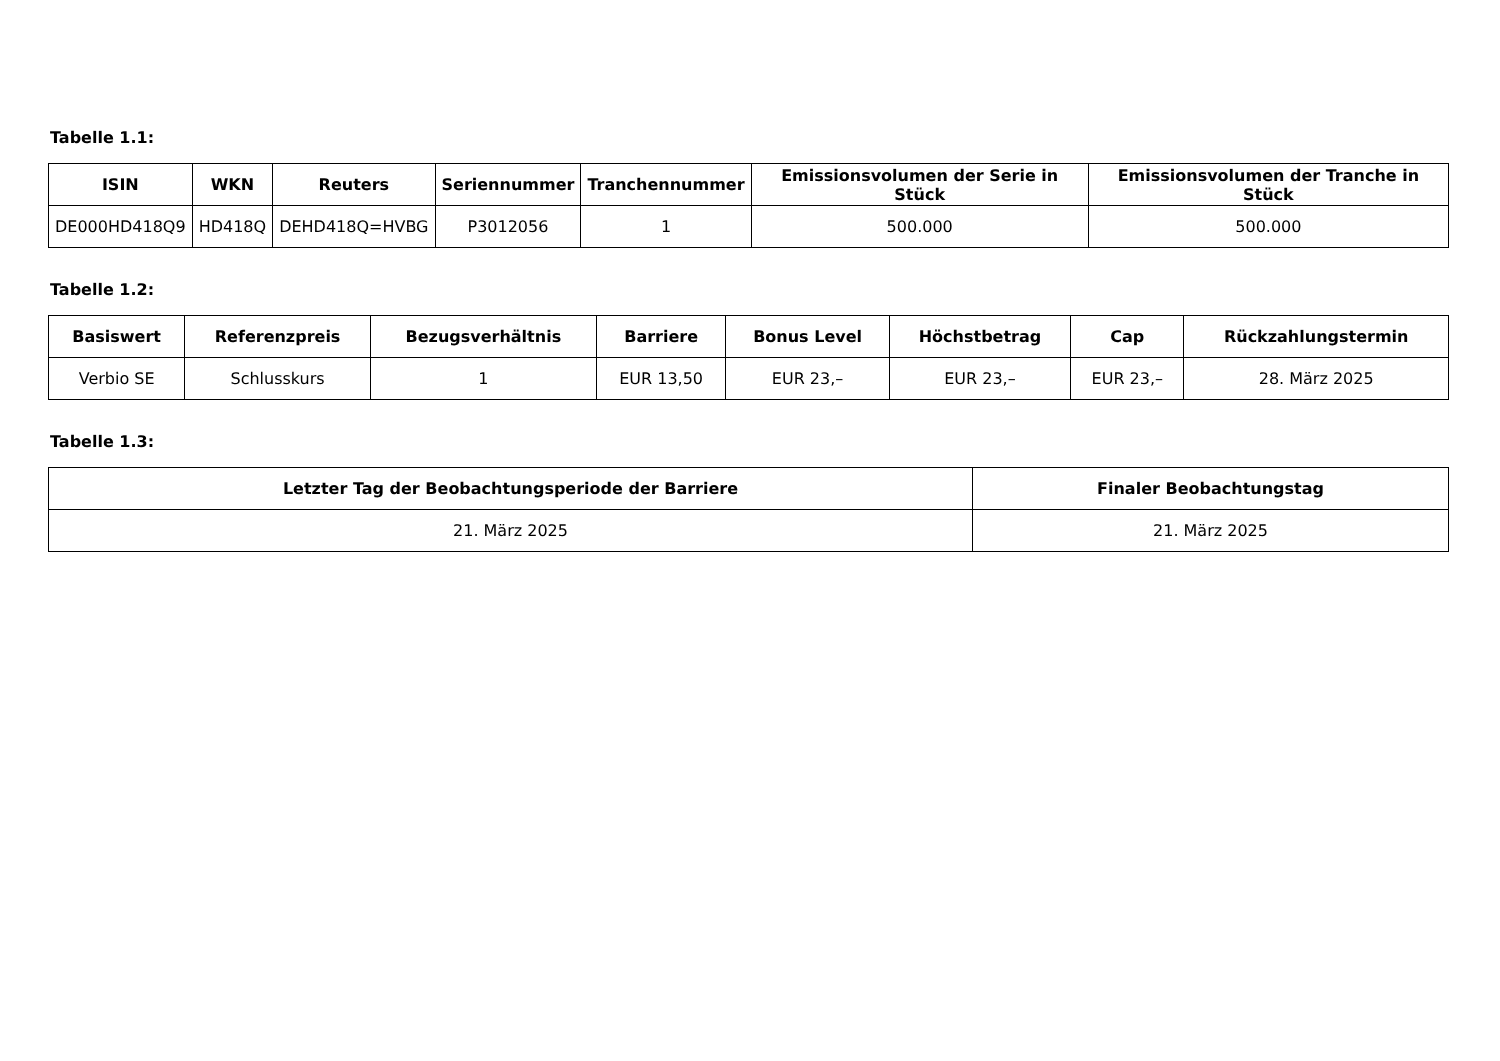Tabelle 1.1:
| ISIN | WKN | Reuters | Seriennummer | Tranchennummer | Emissionsvolumen der Serie in Stück | Emissionsvolumen der Tranche in Stück |
| --- | --- | --- | --- | --- | --- | --- |
| DE000HD418Q9 | HD418Q | DEHD418Q=HVBG | P3012056 | 1 | 500.000 | 500.000 |
Tabelle 1.2:
| Basiswert | Referenzpreis | Bezugsverhältnis | Barriere | Bonus Level | Höchstbetrag | Cap | Rückzahlungstermin |
| --- | --- | --- | --- | --- | --- | --- | --- |
| Verbio SE | Schlusskurs | 1 | EUR 13,50 | EUR 23,– | EUR 23,– | EUR 23,– | 28. März 2025 |
Tabelle 1.3:
| Letzter Tag der Beobachtungsperiode der Barriere | Finaler Beobachtungstag |
| --- | --- |
| 21. März 2025 | 21. März 2025 |